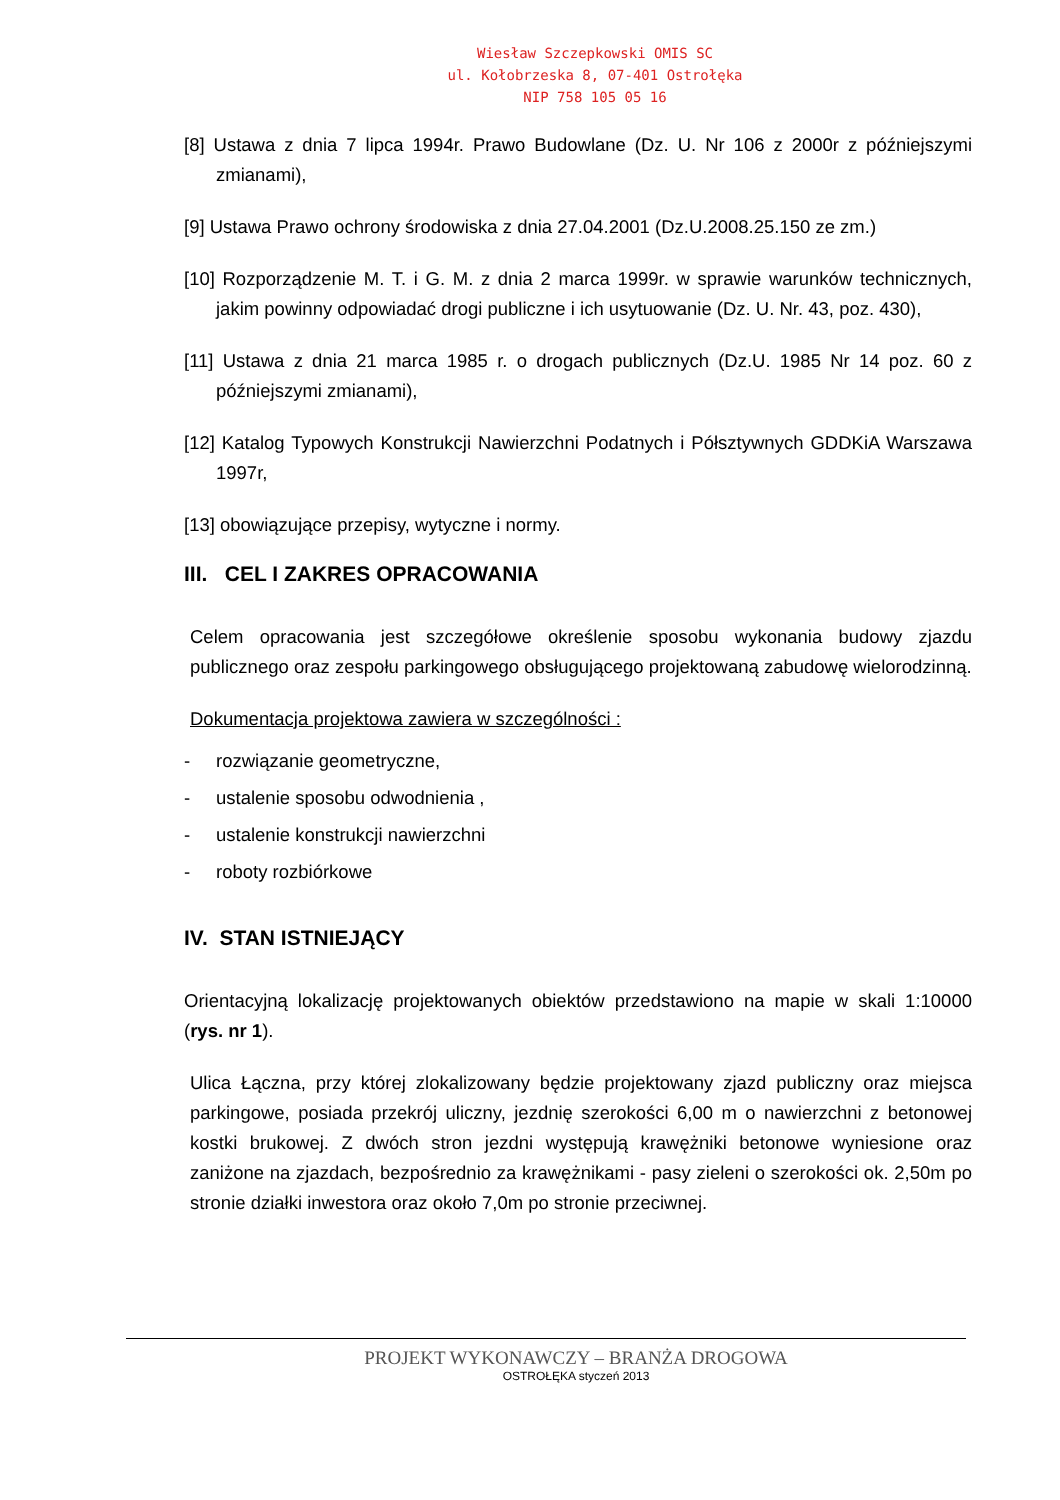Wiesław Szczepkowski OMIS SC
ul. Kołobrzeska 8, 07-401 Ostrołęka
NIP 758 105 05 16
[8] Ustawa z dnia 7 lipca 1994r. Prawo Budowlane (Dz. U. Nr 106 z 2000r z późniejszymi zmianami),
[9] Ustawa Prawo ochrony środowiska z dnia 27.04.2001 (Dz.U.2008.25.150 ze zm.)
[10] Rozporządzenie M. T. i G. M. z dnia 2 marca 1999r. w sprawie warunków technicznych, jakim powinny odpowiadać drogi publiczne i ich usytuowanie (Dz. U. Nr. 43, poz. 430),
[11] Ustawa z dnia 21 marca 1985 r. o drogach publicznych (Dz.U. 1985 Nr 14 poz. 60 z późniejszymi zmianami),
[12] Katalog Typowych Konstrukcji Nawierzchni Podatnych i Półsztywnych GDDKiA Warszawa 1997r,
[13] obowiązujące przepisy, wytyczne i normy.
III. CEL I ZAKRES OPRACOWANIA
Celem opracowania jest szczegółowe określenie sposobu wykonania budowy zjazdu publicznego oraz zespołu parkingowego obsługującego projektowaną zabudowę wielorodzinną.
Dokumentacja projektowa zawiera w szczególności :
- rozwiązanie geometryczne,
- ustalenie sposobu odwodnienia ,
- ustalenie konstrukcji nawierzchni
- roboty rozbiórkowe
IV. STAN ISTNIEJĄCY
Orientacyjną lokalizację projektowanych obiektów przedstawiono na mapie w skali 1:10000 (rys. nr 1).
Ulica Łączna, przy której zlokalizowany będzie projektowany zjazd publiczny oraz miejsca parkingowe, posiada przekrój uliczny, jezdnię szerokości 6,00 m o nawierzchni z betonowej kostki brukowej. Z dwóch stron jezdni występują krawężniki betonowe wyniesione oraz zaniżone na zjazdach, bezpośrednio za krawężnikami - pasy zieleni o szerokości ok. 2,50m po stronie działki inwestora oraz około 7,0m po stronie przeciwnej.
PROJEKT WYKONAWCZY – BRANŻA DROGOWA
OSTROŁĘKA styczeń 2013